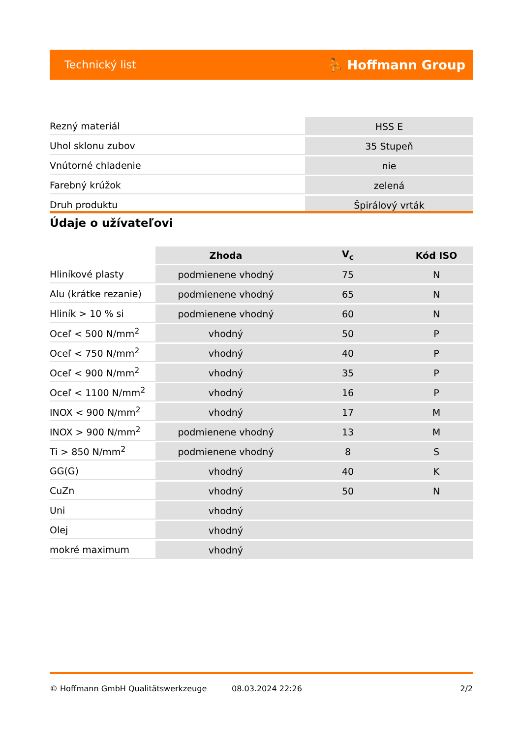Technický list ⛹ Hoffmann Group
| Rezný materiál | HSS E |
| Uhol sklonu zubov | 35 Stupeň |
| Vnútorné chladenie | nie |
| Farebný krúžok | zelená |
| Druh produktu | Špirálový vrták |
Údaje o užívateľovi
| | Zhoda | V<sub>c</sub> | Kód ISO |
| --- | --- | --- | --- |
| Hliníkové plasty | podmienene vhodný | 75 | N |
| Alu (krátke rezanie) | podmienene vhodný | 65 | N |
| Hliník > 10 % si | podmienene vhodný | 60 | N |
| Oceľ < 500 N/mm<sup>2</sup> | vhodný | 50 | P |
| Oceľ < 750 N/mm<sup>2</sup> | vhodný | 40 | P |
| Oceľ < 900 N/mm<sup>2</sup> | vhodný | 35 | P |
| Oceľ < 1100 N/mm<sup>2</sup> | vhodný | 16 | P |
| INOX < 900 N/mm<sup>2</sup> | vhodný | 17 | M |
| INOX > 900 N/mm<sup>2</sup> | podmienene vhodný | 13 | M |
| Ti > 850 N/mm<sup>2</sup> | podmienene vhodný | 8 | S |
| GG(G) | vhodný | 40 | K |
| CuZn | vhodný | 50 | N |
| Uni | vhodný | | |
| Olej | vhodný | | |
| mokré maximum | vhodný | | |
© Hoffmann GmbH Qualitätswerkzeuge 08.03.2024 22:26 2/2